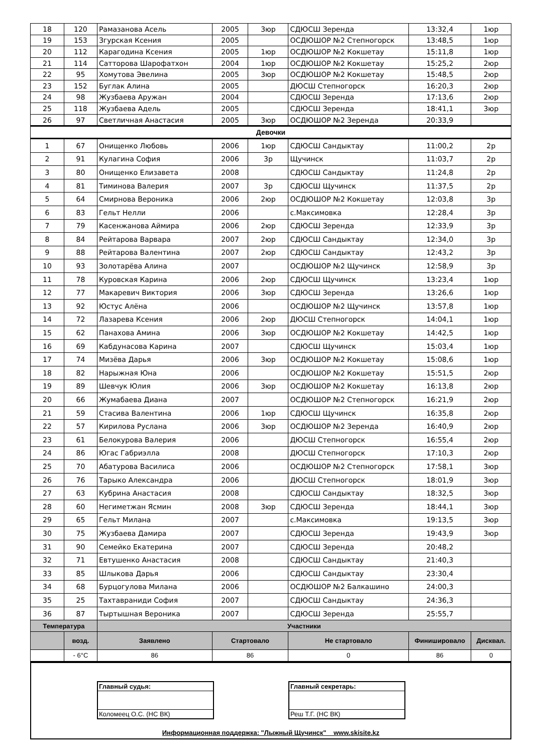| 18 | 120 | Рамазанова Асель | 2005 | 3юр | СДЮСШ Зеренда | 13:32,4 | 1юр |
| 19 | 153 | Згурская Ксения | 2005 | | ОСДЮШОР №2 Степногорск | 13:48,5 | 1юр |
| 20 | 112 | Карагодина Ксения | 2005 | 1юр | ОСДЮШОР №2 Кокшетау | 15:11,8 | 1юр |
| 21 | 114 | Сатторова Шарофатхон | 2004 | 1юр | ОСДЮШОР №2 Кокшетау | 15:25,2 | 2юр |
| 22 | 95 | Хомутова Эвелина | 2005 | 3юр | ОСДЮШОР №2 Кокшетау | 15:48,5 | 2юр |
| 23 | 152 | Буглак Алина | 2005 | | ДЮСШ Степногорск | 16:20,3 | 2юр |
| 24 | 98 | Жузбаева Аружан | 2004 | | СДЮСШ Зеренда | 17:13,6 | 2юр |
| 25 | 118 | Жузбаева Адель | 2005 | | СДЮСШ Зеренда | 18:41,1 | 3юр |
| 26 | 97 | Светличная Анастасия | 2005 | 3юр | ОСДЮШОР №2 Зеренда | 20:33,9 | |
| Девочки | | | | | | | |
| 1 | 67 | Онищенко Любовь | 2006 | 1юр | СДЮСШ Сандыктау | 11:00,2 | 2р |
| 2 | 91 | Кулагина София | 2006 | 3р | Щучинск | 11:03,7 | 2р |
| 3 | 80 | Онищенко Елизавета | 2008 | | СДЮСШ Сандыктау | 11:24,8 | 2р |
| 4 | 81 | Тиминова Валерия | 2007 | 3р | СДЮСШ Щучинск | 11:37,5 | 2р |
| 5 | 64 | Смирнова Вероника | 2006 | 2юр | ОСДЮШОР №2 Кокшетау | 12:03,8 | 3р |
| 6 | 83 | Гельт Нелли | 2006 | | с.Максимовка | 12:28,4 | 3р |
| 7 | 79 | Касенжанова Аймира | 2006 | 2юр | СДЮСШ Зеренда | 12:33,9 | 3р |
| 8 | 84 | Рейтарова Варвара | 2007 | 2юр | СДЮСШ Сандыктау | 12:34,0 | 3р |
| 9 | 88 | Рейтарова Валентина | 2007 | 2юр | СДЮСШ Сандыктау | 12:43,2 | 3р |
| 10 | 93 | Золотарёва Алина | 2007 | | ОСДЮШОР №2 Щучинск | 12:58,9 | 3р |
| 11 | 78 | Куровская Карина | 2006 | 2юр | СДЮСШ Щучинск | 13:23,4 | 1юр |
| 12 | 77 | Макаревич Виктория | 2006 | 3юр | СДЮСШ Зеренда | 13:26,6 | 1юр |
| 13 | 92 | Юстус Алёна | 2006 | | ОСДЮШОР №2 Щучинск | 13:57,8 | 1юр |
| 14 | 72 | Лазарева Ксения | 2006 | 2юр | ДЮСШ Степногорск | 14:04,1 | 1юр |
| 15 | 62 | Панахова Амина | 2006 | 3юр | ОСДЮШОР №2 Кокшетау | 14:42,5 | 1юр |
| 16 | 69 | Кабдунасова Карина | 2007 | | СДЮСШ Щучинск | 15:03,4 | 1юр |
| 17 | 74 | Мизёва Дарья | 2006 | 3юр | ОСДЮШОР №2 Кокшетау | 15:08,6 | 1юр |
| 18 | 82 | Нарыжная Юна | 2006 | | ОСДЮШОР №2 Кокшетау | 15:51,5 | 2юр |
| 19 | 89 | Шевчук Юлия | 2006 | 3юр | ОСДЮШОР №2 Кокшетау | 16:13,8 | 2юр |
| 20 | 66 | Жумабаева Диана | 2007 | | ОСДЮШОР №2 Степногорск | 16:21,9 | 2юр |
| 21 | 59 | Стасива Валентина | 2006 | 1юр | СДЮСШ Щучинск | 16:35,8 | 2юр |
| 22 | 57 | Кирилова Руслана | 2006 | 3юр | ОСДЮШОР №2 Зеренда | 16:40,9 | 2юр |
| 23 | 61 | Белокурова Валерия | 2006 | | ДЮСШ Степногорск | 16:55,4 | 2юр |
| 24 | 86 | Югас Габриэлла | 2008 | | ДЮСШ Степногорск | 17:10,3 | 2юр |
| 25 | 70 | Абатурова Василиса | 2006 | | ОСДЮШОР №2 Степногорск | 17:58,1 | 3юр |
| 26 | 76 | Тарыко Александра | 2006 | | ДЮСШ Степногорск | 18:01,9 | 3юр |
| 27 | 63 | Кубрина Анастасия | 2008 | | СДЮСШ Сандыктау | 18:32,5 | 3юр |
| 28 | 60 | Негиметжан Ясмин | 2008 | 3юр | СДЮСШ Зеренда | 18:44,1 | 3юр |
| 29 | 65 | Гельт Милана | 2007 | | с.Максимовка | 19:13,5 | 3юр |
| 30 | 75 | Жузбаева Дамира | 2007 | | СДЮСШ Зеренда | 19:43,9 | 3юр |
| 31 | 90 | Семейко Екатерина | 2007 | | СДЮСШ Зеренда | 20:48,2 | |
| 32 | 71 | Евтушенко Анастасия | 2008 | | СДЮСШ Сандыктау | 21:40,3 | |
| 33 | 85 | Шлыкова Дарья | 2006 | | СДЮСШ Сандыктау | 23:30,4 | |
| 34 | 68 | Бурцогулова Милана | 2006 | | ОСДЮШОР №2 Балкашино | 24:00,3 | |
| 35 | 25 | Тахтавраниди София | 2007 | | СДЮСШ Сандыктау | 24:36,3 | |
| 36 | 87 | Тыртышная Вероника | 2007 | | СДЮСШ Зеренда | 25:55,7 | |
| Температура | | Участники | | | | | |
| | возд. | Заявлено | Стартовало | | Не стартовало | Финишировало | Дисквал. |
| | - 6°C | 86 | 86 | | 0 | 86 | 0 |
Главный судья:
Коломеец О.С. (НС ВК)
Главный секретарь:
Реш Т.Г. (НС ВК)
Информационная поддержка: "Лыжный Щучинск" www.skisite.kz